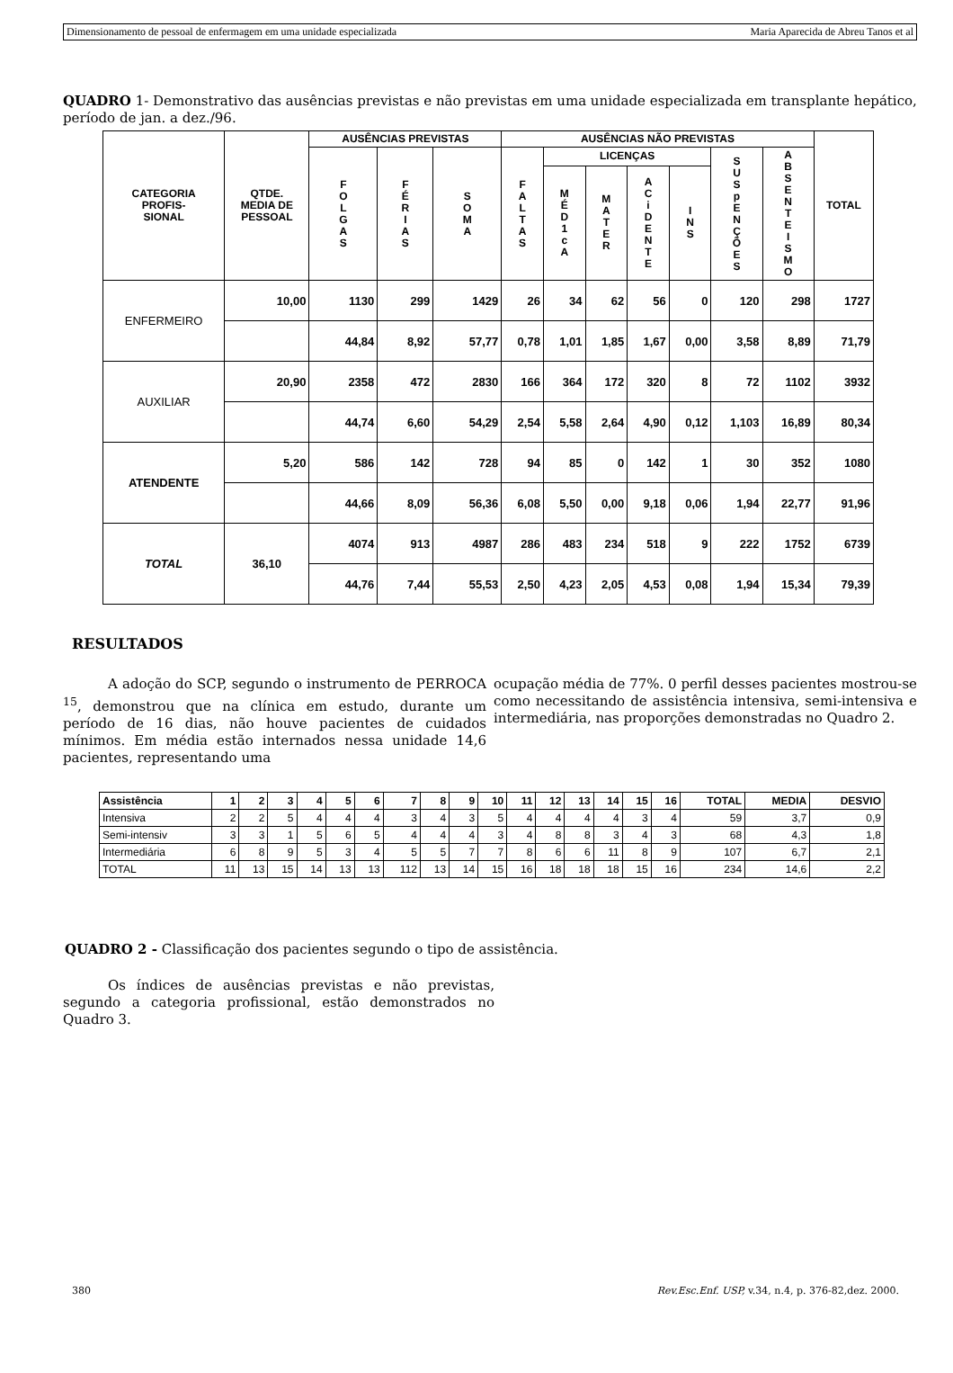Dimensionamento de pessoal de enfermagem em uma unidade especializada Maria Aparecida de Abreu Tanos et al
QUADRO 1- Demonstrativo das ausências previstas e não previstas em uma unidade especializada em transplante hepático, período de jan. a dez./96.
| CATEGORIA PROFIS- SIONAL | QTDE. MEDIA DE PESSOAL | AUSÊNCIAS PREVISTAS | | | AUSÊNCIAS NÃO PREVISTAS | | | | | | | TOTAL |
| --- | --- | --- | --- | --- | --- | --- | --- | --- | --- | --- | --- | --- |
| | | F O L G A S | F É R I A S | S O M A | F A L T A S | LICENÇAS | | | | S U S p E N Ç Õ E S | A B S E N T E I S M O | |
| | | | | | | M É D 1 c A | M A T E R | A C i D E N T E | I N S | | | |
| ENFERMEIRO | 10,00 | 1130 | 299 | 1429 | 26 | 34 | 62 | 56 | 0 | 120 | 298 | 1727 |
| | | 44,84 | 8,92 | 57,77 | 0,78 | 1,01 | 1,85 | 1,67 | 0,00 | 3,58 | 8,89 | 71,79 |
| AUXILIAR | 20,90 | 2358 | 472 | 2830 | 166 | 364 | 172 | 320 | 8 | 72 | 1102 | 3932 |
| | | 44,74 | 6,60 | 54,29 | 2,54 | 5,58 | 2,64 | 4,90 | 0,12 | 1,103 | 16,89 | 80,34 |
| ATENDENTE | 5,20 | 586 | 142 | 728 | 94 | 85 | 0 | 142 | 1 | 30 | 352 | 1080 |
| | | 44,66 | 8,09 | 56,36 | 6,08 | 5,50 | 0,00 | 9,18 | 0,06 | 1,94 | 22,77 | 91,96 |
| TOTAL | 36,10 | 4074 | 913 | 4987 | 286 | 483 | 234 | 518 | 9 | 222 | 1752 | 6739 |
| | | 44,76 | 7,44 | 55,53 | 2,50 | 4,23 | 2,05 | 4,53 | 0,08 | 1,94 | 15,34 | 79,39 |
RESULTADOS
A adoção do SCP, segundo o instrumento de PERROCA <sup>15</sup>, demonstrou que na clínica em estudo, durante um período de 16 dias, não houve pacientes de cuidados mínimos. Em média estão internados nessa unidade 14,6 pacientes, representando uma
ocupação média de 77%. 0 perfil desses pacientes mostrou-se como necessitando de assistência intensiva, semi-intensiva e intermediária, nas proporções demonstradas no Quadro 2.
| Assistência | 1 | 2 | 3 | 4 | 5 | 6 | 7 | 8 | 9 | 10 | 11 | 12 | 13 | 14 | 15 | 16 | TOTAL | MEDIA | DESVIO |
| --- | --- | --- | --- | --- | --- | --- | --- | --- | --- | --- | --- | --- | --- | --- | --- | --- | --- | --- | --- |
| Intensiva | 2 | 2 | 5 | 4 | 4 | 4 | 3 | 4 | 3 | 5 | 4 | 4 | 4 | 4 | 3 | 4 | 59 | 3,7 | 0,9 |
| Semi-intensiv | 3 | 3 | 1 | 5 | 6 | 5 | 4 | 4 | 4 | 3 | 4 | 8 | 8 | 3 | 4 | 3 | 68 | 4,3 | 1,8 |
| Intermediária | 6 | 8 | 9 | 5 | 3 | 4 | 5 | 5 | 7 | 7 | 8 | 6 | 6 | 11 | 8 | 9 | 107 | 6,7 | 2,1 |
| TOTAL | 11 | 13 | 15 | 14 | 13 | 13 | 112 | 13 | 14 | 15 | 16 | 18 | 18 | 18 | 15 | 16 | 234 | 14,6 | 2,2 |
QUADRO 2 - Classificação dos pacientes segundo o tipo de assistência.
Os índices de ausências previstas e não previstas, segundo a categoria profissional, estão demonstrados no Quadro 3.
380 Rev.Esc.Enf. USP, v.34, n.4, p. 376-82,dez. 2000.